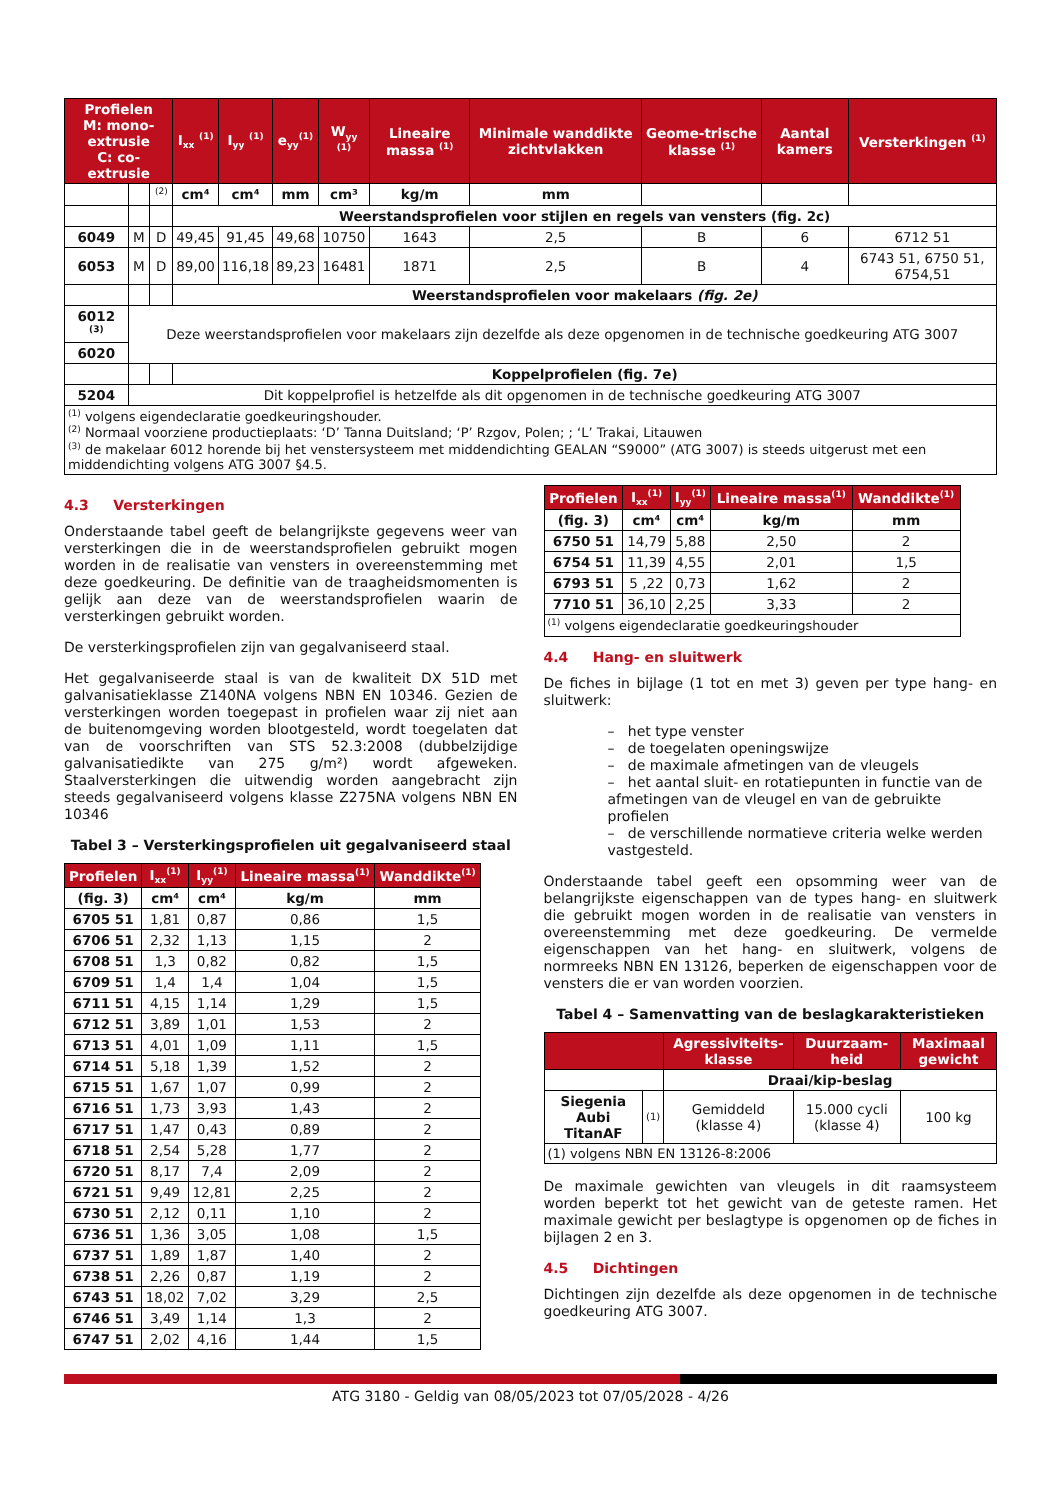| Profielen M: mono-extrusie C: co-extrusie | | | I<sub>xx</sub> <sup>(1)</sup> | I<sub>yy</sub> <sup>(1)</sup> | e<sub>yy</sub><sup>(1)</sup> | W<sub>yy</sub> <sup>(1)</sup> | Lineaire massa <sup>(1)</sup> | Minimale wanddikte zichtvlakken | Geome-trische klasse <sup>(1)</sup> | Aantal kamers | Versterkingen <sup>(1)</sup> |
| --- | --- | --- | --- | --- | --- | --- | --- | --- | --- | --- | --- |
| | | <sup>(2)</sup> | cm⁴ | cm⁴ | mm | cm³ | kg/m | mm | | | |
| | | | Weerstandsprofielen voor stijlen en regels van vensters (fig. 2c) | | | | | | | | |
| 6049 | M | D | 49,45 | 91,45 | 49,68 | 10750 | 1643 | 2,5 | B | 6 | 6712 51 |
| 6053 | M | D | 89,00 | 116,18 | 89,23 | 16481 | 1871 | 2,5 | B | 4 | 6743 51, 6750 51, 6754,51 |
| | | | Weerstandsprofielen voor makelaars (fig. 2e) | | | | | | | | |
| 6012 <sup>(3)</sup> | Deze weerstandsprofielen voor makelaars zijn dezelfde als deze opgenomen in de technische goedkeuring ATG 3007 | | | | | | | | | | |
| 6020 | | | | | | | | | | | |
| | | | Koppelprofielen (fig. 7e) | | | | | | | | |
| 5204 | Dit koppelprofiel is hetzelfde als dit opgenomen in de technische goedkeuring ATG 3007 | | | | | | | | | | |
| <sup>(1)</sup> volgens eigendeclaratie goedkeuringshouder. <sup>(2)</sup> Normaal voorziene productieplaats: ‘D’ Tanna Duitsland; ‘P’ Rzgov, Polen; ; ‘L’ Trakai, Litauwen <sup>(3)</sup> de makelaar 6012 horende bij het venstersysteem met middendichting GEALAN “S9000” (ATG 3007) is steeds uitgerust met een middendichting volgens ATG 3007 §4.5. | | | | | | | | | | | |
4.3 Versterkingen
Onderstaande tabel geeft de belangrijkste gegevens weer van versterkingen die in de weerstandsprofielen gebruikt mogen worden in de realisatie van vensters in overeenstemming met deze goedkeuring. De definitie van de traagheidsmomenten is gelijk aan deze van de weerstandsprofielen waarin de versterkingen gebruikt worden.
De versterkingsprofielen zijn van gegalvaniseerd staal.
Het gegalvaniseerde staal is van de kwaliteit DX 51D met galvanisatieklasse Z140NA volgens NBN EN 10346. Gezien de versterkingen worden toegepast in profielen waar zij niet aan de buitenomgeving worden blootgesteld, wordt toegelaten dat van de voorschriften van STS 52.3:2008 (dubbelzijdige galvanisatiedikte van 275 g/m²) wordt afgeweken. Staalversterkingen die uitwendig worden aangebracht zijn steeds gegalvaniseerd volgens klasse Z275NA volgens NBN EN 10346
Tabel 3 – Versterkingsprofielen uit gegalvaniseerd staal
| Profielen | I<sub>xx</sub><sup>(1)</sup> | I<sub>yy</sub><sup>(1)</sup> | Lineaire massa<sup>(1)</sup> | Wanddikte<sup>(1)</sup> |
| --- | --- | --- | --- | --- |
| (fig. 3) | cm⁴ | cm⁴ | kg/m | mm |
| 6705 51 | 1,81 | 0,87 | 0,86 | 1,5 |
| 6706 51 | 2,32 | 1,13 | 1,15 | 2 |
| 6708 51 | 1,3 | 0,82 | 0,82 | 1,5 |
| 6709 51 | 1,4 | 1,4 | 1,04 | 1,5 |
| 6711 51 | 4,15 | 1,14 | 1,29 | 1,5 |
| 6712 51 | 3,89 | 1,01 | 1,53 | 2 |
| 6713 51 | 4,01 | 1,09 | 1,11 | 1,5 |
| 6714 51 | 5,18 | 1,39 | 1,52 | 2 |
| 6715 51 | 1,67 | 1,07 | 0,99 | 2 |
| 6716 51 | 1,73 | 3,93 | 1,43 | 2 |
| 6717 51 | 1,47 | 0,43 | 0,89 | 2 |
| 6718 51 | 2,54 | 5,28 | 1,77 | 2 |
| 6720 51 | 8,17 | 7,4 | 2,09 | 2 |
| 6721 51 | 9,49 | 12,81 | 2,25 | 2 |
| 6730 51 | 2,12 | 0,11 | 1,10 | 2 |
| 6736 51 | 1,36 | 3,05 | 1,08 | 1,5 |
| 6737 51 | 1,89 | 1,87 | 1,40 | 2 |
| 6738 51 | 2,26 | 0,87 | 1,19 | 2 |
| 6743 51 | 18,02 | 7,02 | 3,29 | 2,5 |
| 6746 51 | 3,49 | 1,14 | 1,3 | 2 |
| 6747 51 | 2,02 | 4,16 | 1,44 | 1,5 |
| Profielen | I<sub>xx</sub><sup>(1)</sup> | I<sub>yy</sub><sup>(1)</sup> | Lineaire massa<sup>(1)</sup> | Wanddikte<sup>(1)</sup> |
| --- | --- | --- | --- | --- |
| (fig. 3) | cm⁴ | cm⁴ | kg/m | mm |
| 6750 51 | 14,79 | 5,88 | 2,50 | 2 |
| 6754 51 | 11,39 | 4,55 | 2,01 | 1,5 |
| 6793 51 | 5 ,22 | 0,73 | 1,62 | 2 |
| 7710 51 | 36,10 | 2,25 | 3,33 | 2 |
| <sup>(1)</sup> volgens eigendeclaratie goedkeuringshouder | | | | |
4.4 Hang- en sluitwerk
De fiches in bijlage (1 tot en met 3) geven per type hang- en sluitwerk:
– het type venster
– de toegelaten openingswijze
– de maximale afmetingen van de vleugels
– het aantal sluit- en rotatiepunten in functie van de afmetingen van de vleugel en van de gebruikte profielen
– de verschillende normatieve criteria welke werden vastgesteld.
Onderstaande tabel geeft een opsomming weer van de belangrijkste eigenschappen van de types hang- en sluitwerk die gebruikt mogen worden in de realisatie van vensters in overeenstemming met deze goedkeuring. De vermelde eigenschappen van het hang- en sluitwerk, volgens de normreeks NBN EN 13126, beperken de eigenschappen voor de vensters die er van worden voorzien.
Tabel 4 – Samenvatting van de beslagkarakteristieken
| | | Agressiviteits-klasse | Duurzaam-heid | Maximaal gewicht |
| --- | --- | --- | --- | --- |
| | | Draai/kip-beslag | | |
| Siegenia Aubi TitanAF | (1) | Gemiddeld (klasse 4) | 15.000 cycli (klasse 4) | 100 kg |
| (1) volgens NBN EN 13126-8:2006 | | | | |
De maximale gewichten van vleugels in dit raamsysteem worden beperkt tot het gewicht van de geteste ramen. Het maximale gewicht per beslagtype is opgenomen op de fiches in bijlagen 2 en 3.
4.5 Dichtingen
Dichtingen zijn dezelfde als deze opgenomen in de technische goedkeuring ATG 3007.
ATG 3180 - Geldig van 08/05/2023 tot 07/05/2028 - 4/26